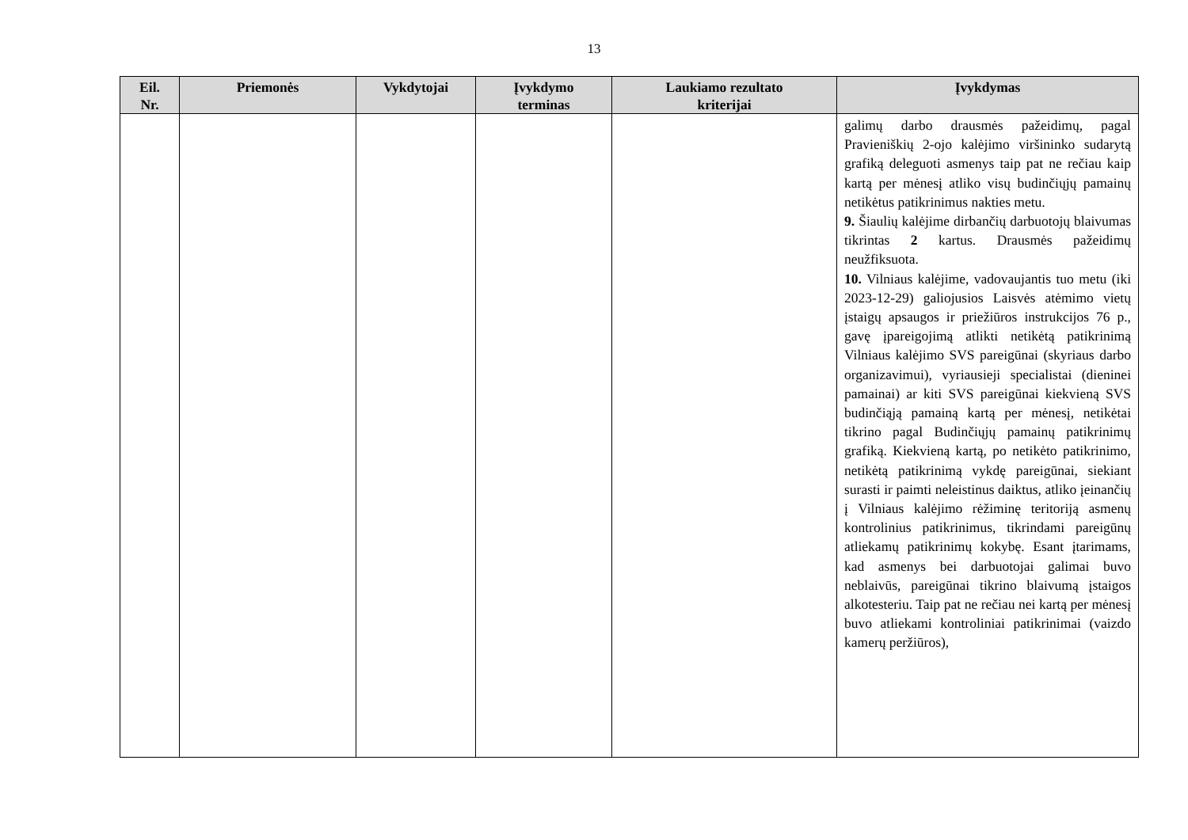13
| Eil. Nr. | Priemonės | Vykdytojai | Įvykdymo terminas | Laukiamo rezultato kriterijai | Įvykdymas |
| --- | --- | --- | --- | --- | --- |
| | | | | | galimų darbo drausmės pažeidimų, pagal Pravieniškių 2-ojo kalėjimo viršininko sudarytą grafiką deleguoti asmenys taip pat ne rečiau kaip kartą per mėnesį atliko visų budinčiųjų pamainų netikėtus patikrinimus nakties metu. 9. Šiaulių kalėjime dirbančių darbuotojų blaivumas tikrintas 2 kartus. Drausmės pažeidimų neužfiksuota. 10. Vilniaus kalėjime, vadovaujantis tuo metu (iki 2023-12-29) galiojusios Laisvės atėmimo vietų įstaigų apsaugos ir priežiūros instrukcijos 76 p., gavę įpareigojimą atlikti netikėtą patikrinimą Vilniaus kalėjimo SVS pareigūnai (skyriaus darbo organizavimui), vyriausieji specialistai (dieninei pamainai) ar kiti SVS pareigūnai kiekvieną SVS budinčiąją pamainą kartą per mėnesį, netikėtai tikrino pagal Budinčiųjų pamainų patikrinimų grafiką. Kiekvieną kartą, po netikėto patikrinimo, netikėtą patikrinimą vykdę pareigūnai, siekiant surasti ir paimti neleistinus daiktus, atliko įeinančių į Vilniaus kalėjimo rėžiminę teritoriją asmenų kontrolinius patikrinimus, tikrindami pareigūnų atliekamų patikrinimų kokybę. Esant įtarimams, kad asmenys bei darbuotojai galimai buvo neblaivūs, pareigūnai tikrino blaivumą įstaigos alkotesteriu. Taip pat ne rečiau nei kartą per mėnesį buvo atliekami kontroliniai patikrinimai (vaizdo kamerų peržiūros), |